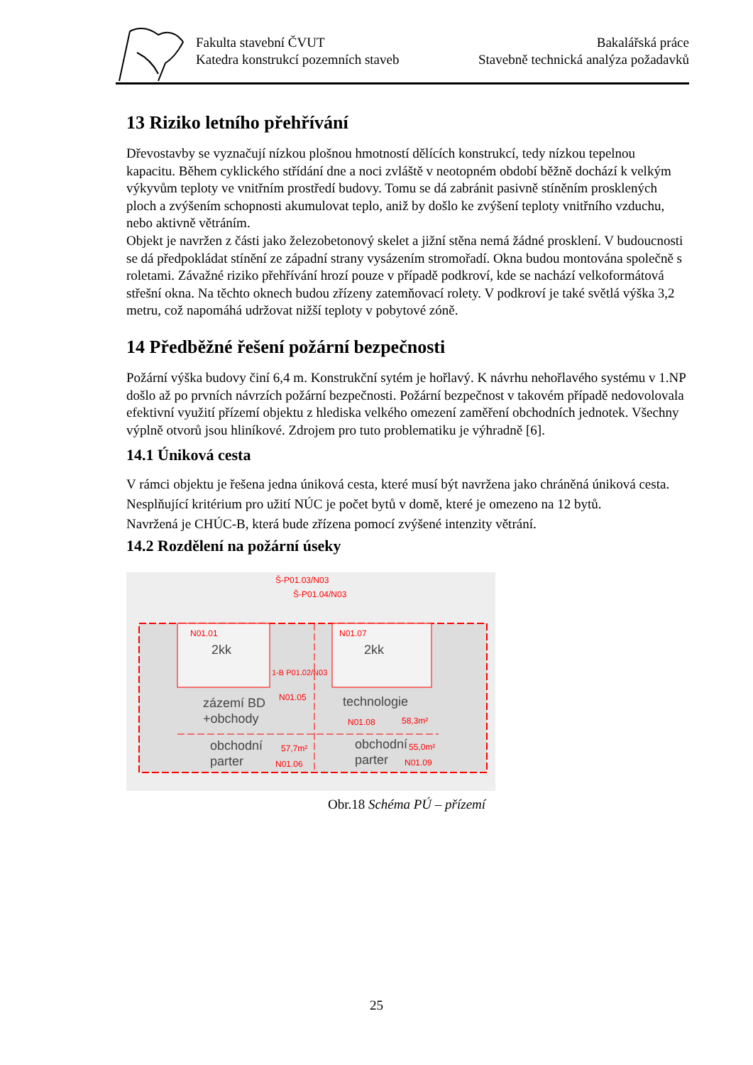Fakulta stavební ČVUT
Katedra konstrukcí pozemních staveb
Bakalářská práce
Stavebně technická analýza požadavků
13 Riziko letního přehřívání
Dřevostavby se vyznačují nízkou plošnou hmotností dělících konstrukcí, tedy nízkou tepelnou kapacitu. Během cyklického střídání dne a noci zvláště v neotopném období běžně dochází k velkým výkyvům teploty ve vnitřním prostředí budovy. Tomu se dá zabránit pasivně stíněním prosklených ploch a zvýšením schopnosti akumulovat teplo, aniž by došlo ke zvýšení teploty vnitřního vzduchu, nebo aktivně větráním.
Objekt je navržen z části jako železobetonový skelet a jižní stěna nemá žádné prosklení. V budoucnosti se dá předpokládat stínění ze západní strany vysázením stromořadí. Okna budou montována společně s roletami. Závažné riziko přehřívání hrozí pouze v případě podkroví, kde se nachází velkoformátová střešní okna. Na těchto oknech budou zřízeny zatemňovací rolety. V podkroví je také světlá výška 3,2 metru, což napomáhá udržovat nižší teploty v pobytové zóně.
14 Předběžné řešení požární bezpečnosti
Požární výška budovy činí 6,4 m. Konstrukční sytém je hořlavý. K návrhu nehořlavého systému v 1.NP došlo až po prvních návrzích požární bezpečnosti. Požární bezpečnost v takovém případě nedovolovala efektivní využití přízemí objektu z hlediska velkého omezení zaměření obchodních jednotek. Všechny výplně otvorů jsou hliníkové. Zdrojem pro tuto problematiku je výhradně [6].
14.1 Úniková cesta
V rámci objektu je řešena jedna úniková cesta, které musí být navržena jako chráněná úniková cesta. Nesplňující kritérium pro užití NÚC je počet bytů v domě, které je omezeno na 12 bytů.
Navržená je CHÚC-B, která bude zřízena pomocí zvýšené intenzity větrání.
14.2 Rozdělení na požární úseky
Š-P01.03/N03
Š-P01.04/N03
N01.01
2kk
N01.07
2kk
1-B P01.02/N03
zázemí BD
N01.05
+obchody
technologie
N01.08
58,3m²
obchodní
57,7m²
parter
N01.06
obchodní
55,0m²
parter
N01.09
Obr.18 Schéma PÚ – přízemí
25